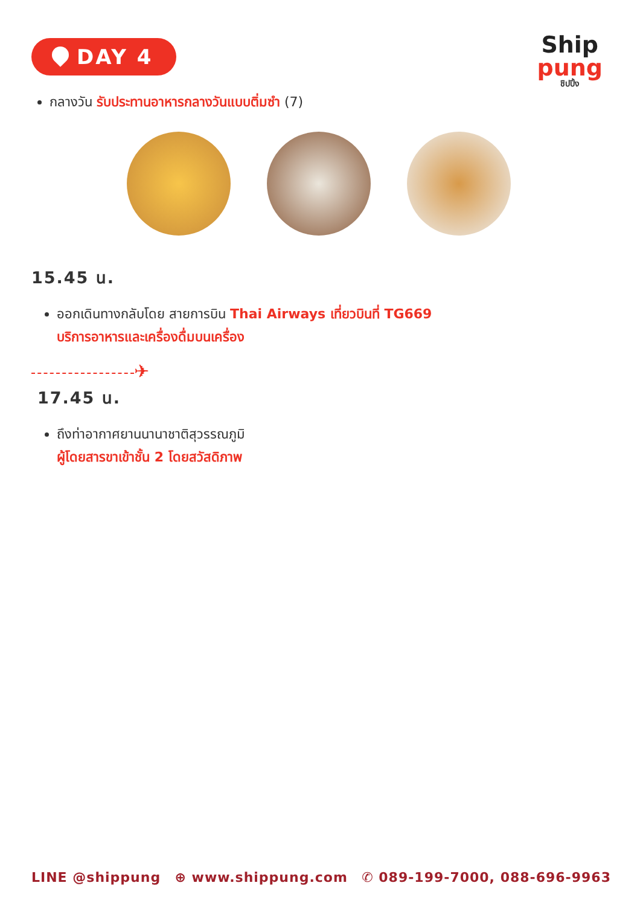DAY 4
Ship
pung
ชิปปิ้ง
กลางวัน รับประทานอาหารกลางวันแบบติ่มซำ (7)
15.45 น.
ออกเดินทางกลับโดย สายการบิน Thai Airways เที่ยวบินที่ TG669
บริการอาหารและเครื่องดื่มบนเครื่อง
✈
17.45 น.
ถึงท่าอากาศยานนานาชาติสุวรรณภูมิ
ผู้โดยสารขาเข้าชั้น 2 โดยสวัสดิภาพ
LINE @shippung ⊕ www.shippung.com ✆ 089-199-7000, 088-696-9963